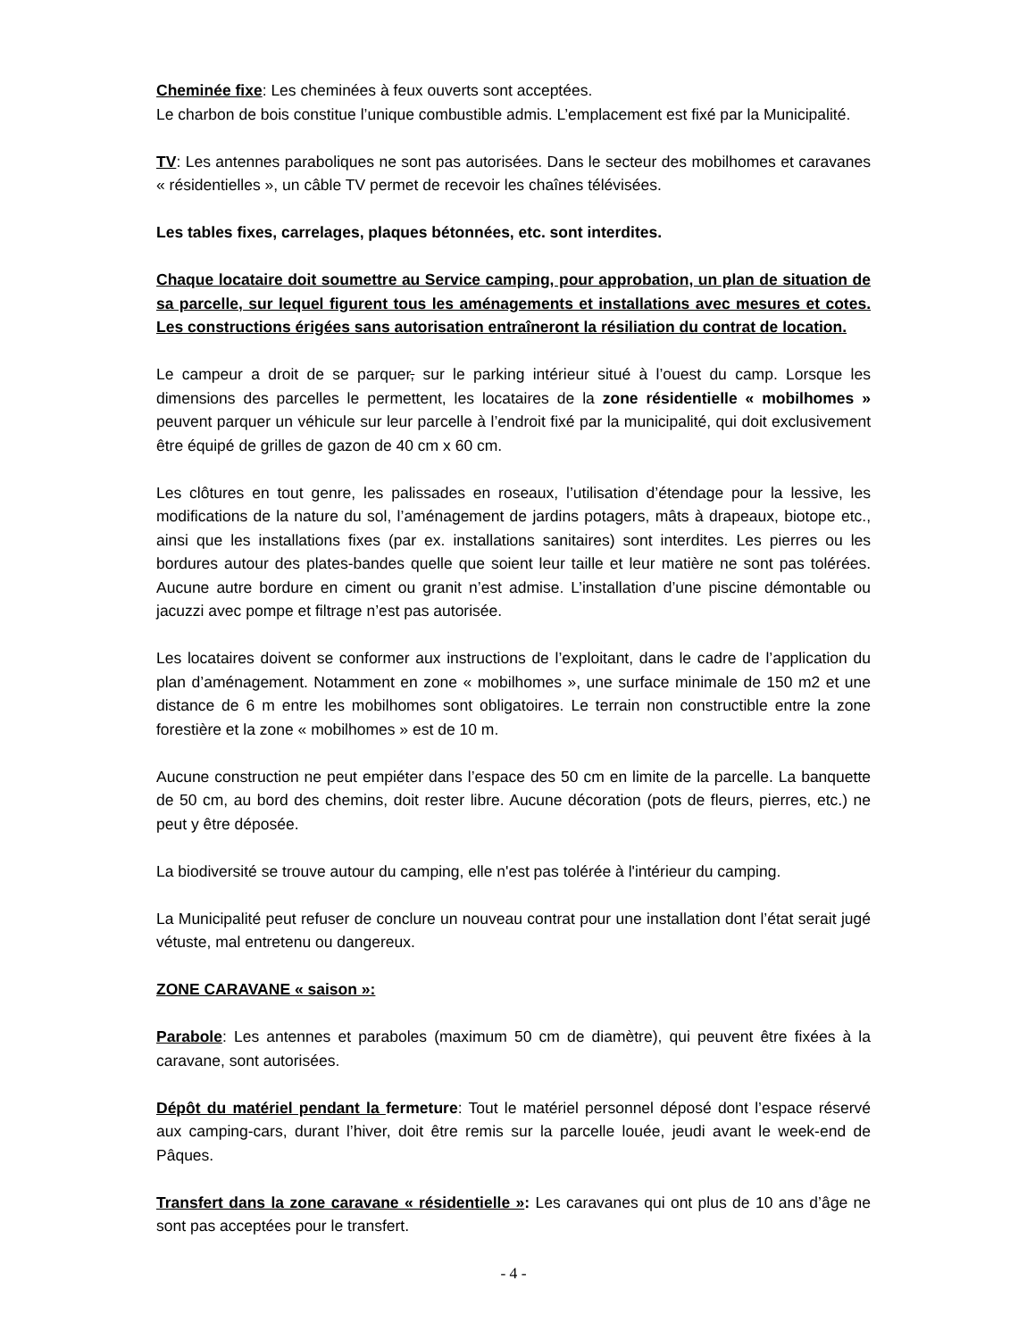Cheminée fixe: Les cheminées à feux ouverts sont acceptées.
Le charbon de bois constitue l’unique combustible admis. L’emplacement est fixé par la Municipalité.
TV: Les antennes paraboliques ne sont pas autorisées. Dans le secteur des mobilhomes et caravanes « résidentielles », un câble TV permet de recevoir les chaînes télévisées.
Les tables fixes, carrelages, plaques bétonnées, etc. sont interdites.
Chaque locataire doit soumettre au Service camping, pour approbation, un plan de situation de sa parcelle, sur lequel figurent tous les aménagements et installations avec mesures et cotes. Les constructions érigées sans autorisation entraîneront la résiliation du contrat de location.
Le campeur a droit de se parquer, sur le parking intérieur situé à l’ouest du camp. Lorsque les dimensions des parcelles le permettent, les locataires de la zone résidentielle « mobilhomes » peuvent parquer un véhicule sur leur parcelle à l’endroit fixé par la municipalité, qui doit exclusivement être équipé de grilles de gazon de 40 cm x 60 cm.
Les clôtures en tout genre, les palissades en roseaux, l’utilisation d’étendage pour la lessive, les modifications de la nature du sol, l’aménagement de jardins potagers, mâts à drapeaux, biotope etc., ainsi que les installations fixes (par ex. installations sanitaires) sont interdites. Les pierres ou les bordures autour des plates-bandes quelle que soient leur taille et leur matière ne sont pas tolérées. Aucune autre bordure en ciment ou granit n’est admise. L’installation d’une piscine démontable ou jacuzzi avec pompe et filtrage n’est pas autorisée.
Les locataires doivent se conformer aux instructions de l’exploitant, dans le cadre de l’application du plan d’aménagement. Notamment en zone « mobilhomes », une surface minimale de 150 m2 et une distance de 6 m entre les mobilhomes sont obligatoires. Le terrain non constructible entre la zone forestière et la zone « mobilhomes » est de 10 m.
Aucune construction ne peut empiéter dans l’espace des 50 cm en limite de la parcelle. La banquette de 50 cm, au bord des chemins, doit rester libre. Aucune décoration (pots de fleurs, pierres, etc.) ne peut y être déposée.
La biodiversité se trouve autour du camping, elle n'est pas tolérée à l'intérieur du camping.
La Municipalité peut refuser de conclure un nouveau contrat pour une installation dont l’état serait jugé vétuste, mal entretenu ou dangereux.
ZONE CARAVANE « saison »:
Parabole: Les antennes et paraboles (maximum 50 cm de diamètre), qui peuvent être fixées à la caravane, sont autorisées.
Dépôt du matériel pendant la fermeture: Tout le matériel personnel déposé dont l’espace réservé aux camping-cars, durant l’hiver, doit être remis sur la parcelle louée, jeudi avant le week-end de Pâques.
Transfert dans la zone caravane « résidentielle »: Les caravanes qui ont plus de 10 ans d’âge ne sont pas acceptées pour le transfert.
- 4 -